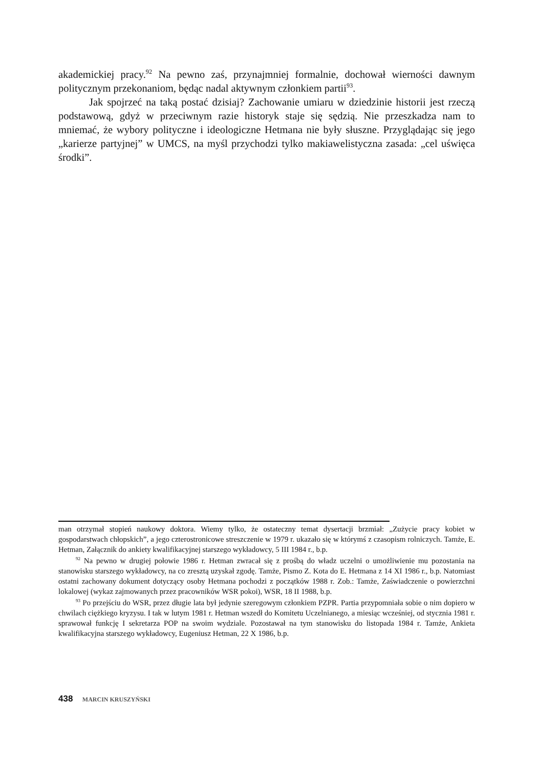akademickiej pracy.<sup>92</sup> Na pewno zaś, przynajmniej formalnie, dochował wierności dawnym politycznym przekonaniom, będąc nadal aktywnym członkiem partii<sup>93</sup>.
Jak spojrzeć na taką postać dzisiaj? Zachowanie umiaru w dziedzinie historii jest rzeczą podstawową, gdyż w przeciwnym razie historyk staje się sędzią. Nie przeszkadza nam to mniemać, że wybory polityczne i ideologiczne Hetmana nie były słuszne. Przyglądając się jego „karierze partyjnej” w UMCS, na myśl przychodzi tylko makiawelistyczna zasada: „cel uświęca środki”.
man otrzymał stopień naukowy doktora. Wiemy tylko, że ostateczny temat dysertacji brzmiał: „Zużycie pracy kobiet w gospodarstwach chłopskich”, a jego czterostronicowe streszczenie w 1979 r. ukazało się w którymś z czasopism rolniczych. Tamże, E. Hetman, Załącznik do ankiety kwalifikacyjnej starszego wykładowcy, 5 III 1984 r., b.p.
<sup>92</sup> Na pewno w drugiej połowie 1986 r. Hetman zwracał się z prośbą do władz uczelni o umożliwienie mu pozostania na stanowisku starszego wykładowcy, na co zresztą uzyskał zgodę. Tamże, Pismo Z. Kota do E. Hetmana z 14 XI 1986 r., b.p. Natomiast ostatni zachowany dokument dotyczący osoby Hetmana pochodzi z początków 1988 r. Zob.: Tamże, Zaświadczenie o powierzchni lokalowej (wykaz zajmowanych przez pracowników WSR pokoi), WSR, 18 II 1988, b.p.
<sup>93</sup> Po przejściu do WSR, przez długie lata był jedynie szeregowym członkiem PZPR. Partia przypomniała sobie o nim dopiero w chwilach ciężkiego kryzysu. I tak w lutym 1981 r. Hetman wszedł do Komitetu Uczelnianego, a miesiąc wcześniej, od stycznia 1981 r. sprawował funkcję I sekretarza POP na swoim wydziale. Pozostawał na tym stanowisku do listopada 1984 r. Tamże, Ankieta kwalifikacyjna starszego wykładowcy, Eugeniusz Hetman, 22 X 1986, b.p.
438 MARCIN KRUSZYŃSKI